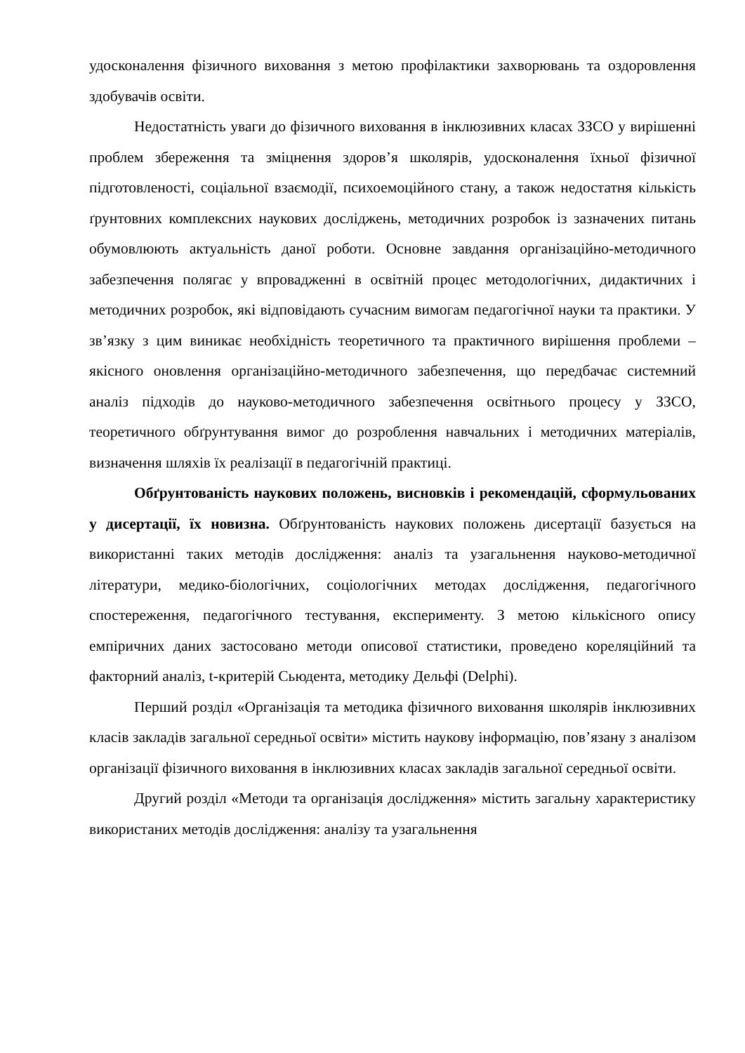удосконалення фізичного виховання з метою профілактики захворювань та оздоровлення здобувачів освіти.
Недостатність уваги до фізичного виховання в інклюзивних класах ЗЗСО у вирішенні проблем збереження та зміцнення здоров’я школярів, удосконалення їхньої фізичної підготовленості, соціальної взаємодії, психоемоційного стану, а також недостатня кількість ґрунтовних комплексних наукових досліджень, методичних розробок із зазначених питань обумовлюють актуальність даної роботи. Основне завдання організаційно-методичного забезпечення полягає у впровадженні в освітній процес методологічних, дидактичних і методичних розробок, які відповідають сучасним вимогам педагогічної науки та практики. У зв’язку з цим виникає необхідність теоретичного та практичного вирішення проблеми – якісного оновлення організаційно-методичного забезпечення, що передбачає системний аналіз підходів до науково-методичного забезпечення освітнього процесу у ЗЗСО, теоретичного обґрунтування вимог до розроблення навчальних і методичних матеріалів, визначення шляхів їх реалізації в педагогічній практиці.
Обґрунтованість наукових положень, висновків і рекомендацій, сформульованих у дисертації, їх новизна. Обґрунтованість наукових положень дисертації базується на використанні таких методів дослідження: аналіз та узагальнення науково-методичної літератури, медико-біологічних, соціологічних методах дослідження, педагогічного спостереження, педагогічного тестування, експерименту. З метою кількісного опису емпіричних даних застосовано методи описової статистики, проведено кореляційний та факторний аналіз, t-критерій Сьюдента, методику Дельфі (Delphi).
Перший розділ «Організація та методика фізичного виховання школярів інклюзивних класів закладів загальної середньої освіти» містить наукову інформацію, пов’язану з аналізом організації фізичного виховання в інклюзивних класах закладів загальної середньої освіти.
Другий розділ «Методи та організація дослідження» містить загальну характеристику використаних методів дослідження: аналізу та узагальнення